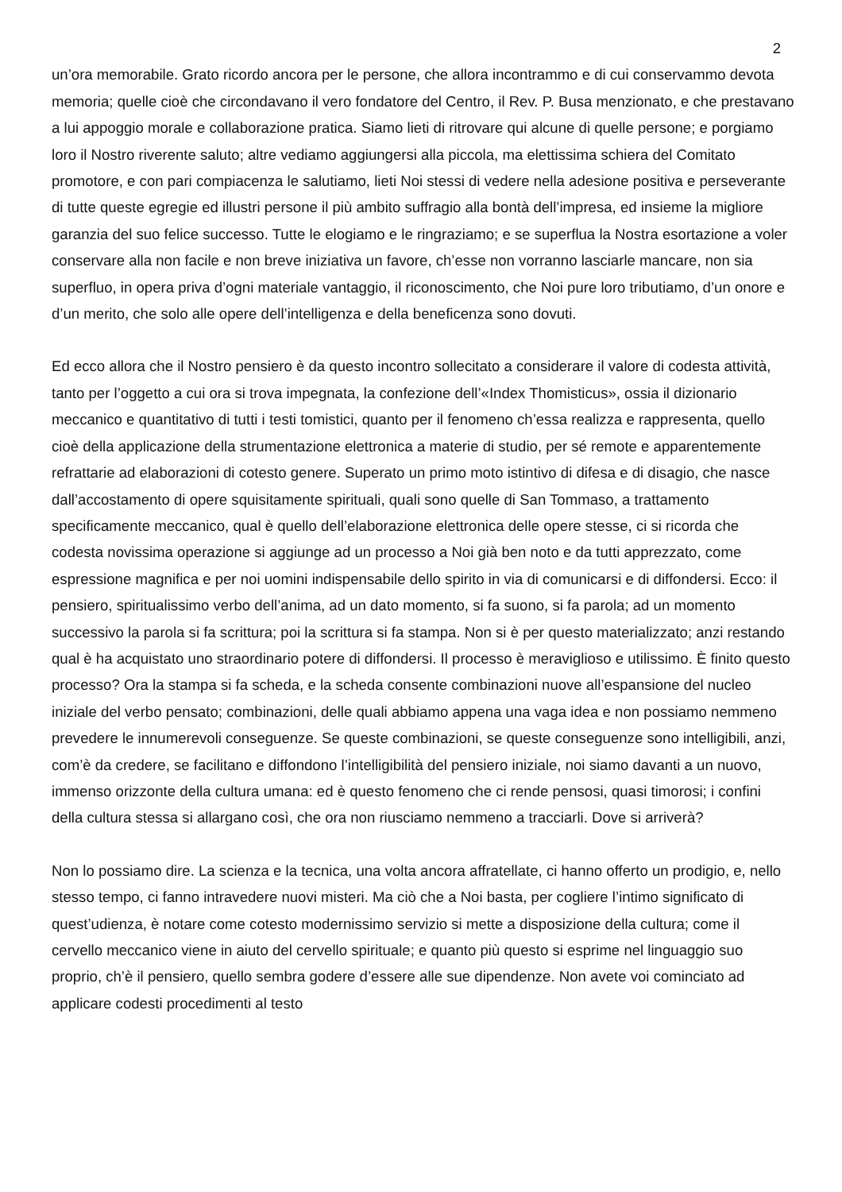2
un’ora memorabile. Grato ricordo ancora per le persone, che allora incontrammo e di cui conservammo devota memoria; quelle cioè che circondavano il vero fondatore del Centro, il Rev. P. Busa menzionato, e che prestavano a lui appoggio morale e collaborazione pratica. Siamo lieti di ritrovare qui alcune di quelle persone; e porgiamo loro il Nostro riverente saluto; altre vediamo aggiungersi alla piccola, ma elettissima schiera del Comitato promotore, e con pari compiacenza le salutiamo, lieti Noi stessi di vedere nella adesione positiva e perseverante di tutte queste egregie ed illustri persone il più ambito suffragio alla bontà dell’impresa, ed insieme la migliore garanzia del suo felice successo. Tutte le elogiamo e le ringraziamo; e se superflua la Nostra esortazione a voler conservare alla non facile e non breve iniziativa un favore, ch’esse non vorranno lasciarle mancare, non sia superfluo, in opera priva d’ogni materiale vantaggio, il riconoscimento, che Noi pure loro tributiamo, d’un onore e d’un merito, che solo alle opere dell’intelligenza e della beneficenza sono dovuti.
Ed ecco allora che il Nostro pensiero è da questo incontro sollecitato a considerare il valore di codesta attività, tanto per l’oggetto a cui ora si trova impegnata, la confezione dell’«Index Thomisticus», ossia il dizionario meccanico e quantitativo di tutti i testi tomistici, quanto per il fenomeno ch’essa realizza e rappresenta, quello cioè della applicazione della strumentazione elettronica a materie di studio, per sé remote e apparentemente refrattarie ad elaborazioni di cotesto genere. Superato un primo moto istintivo di difesa e di disagio, che nasce dall’accostamento di opere squisitamente spirituali, quali sono quelle di San Tommaso, a trattamento specificamente meccanico, qual è quello dell’elaborazione elettronica delle opere stesse, ci si ricorda che codesta novissima operazione si aggiunge ad un processo a Noi già ben noto e da tutti apprezzato, come espressione magnifica e per noi uomini indispensabile dello spirito in via di comunicarsi e di diffondersi. Ecco: il pensiero, spiritualissimo verbo dell’anima, ad un dato momento, si fa suono, si fa parola; ad un momento successivo la parola si fa scrittura; poi la scrittura si fa stampa. Non si è per questo materializzato; anzi restando qual è ha acquistato uno straordinario potere di diffondersi. Il processo è meraviglioso e utilissimo. È finito questo processo? Ora la stampa si fa scheda, e la scheda consente combinazioni nuove all’espansione del nucleo iniziale del verbo pensato; combinazioni, delle quali abbiamo appena una vaga idea e non possiamo nemmeno prevedere le innumerevoli conseguenze. Se queste combinazioni, se queste conseguenze sono intelligibili, anzi, com’è da credere, se facilitano e diffondono l’intelligibilità del pensiero iniziale, noi siamo davanti a un nuovo, immenso orizzonte della cultura umana: ed è questo fenomeno che ci rende pensosi, quasi timorosi; i confini della cultura stessa si allargano così, che ora non riusciamo nemmeno a tracciarli. Dove si arriverà?
Non lo possiamo dire. La scienza e la tecnica, una volta ancora affratellate, ci hanno offerto un prodigio, e, nello stesso tempo, ci fanno intravedere nuovi misteri. Ma ciò che a Noi basta, per cogliere l’intimo significato di quest’udienza, è notare come cotesto modernissimo servizio si mette a disposizione della cultura; come il cervello meccanico viene in aiuto del cervello spirituale; e quanto più questo si esprime nel linguaggio suo proprio, ch’è il pensiero, quello sembra godere d’essere alle sue dipendenze. Non avete voi cominciato ad applicare codesti procedimenti al testo